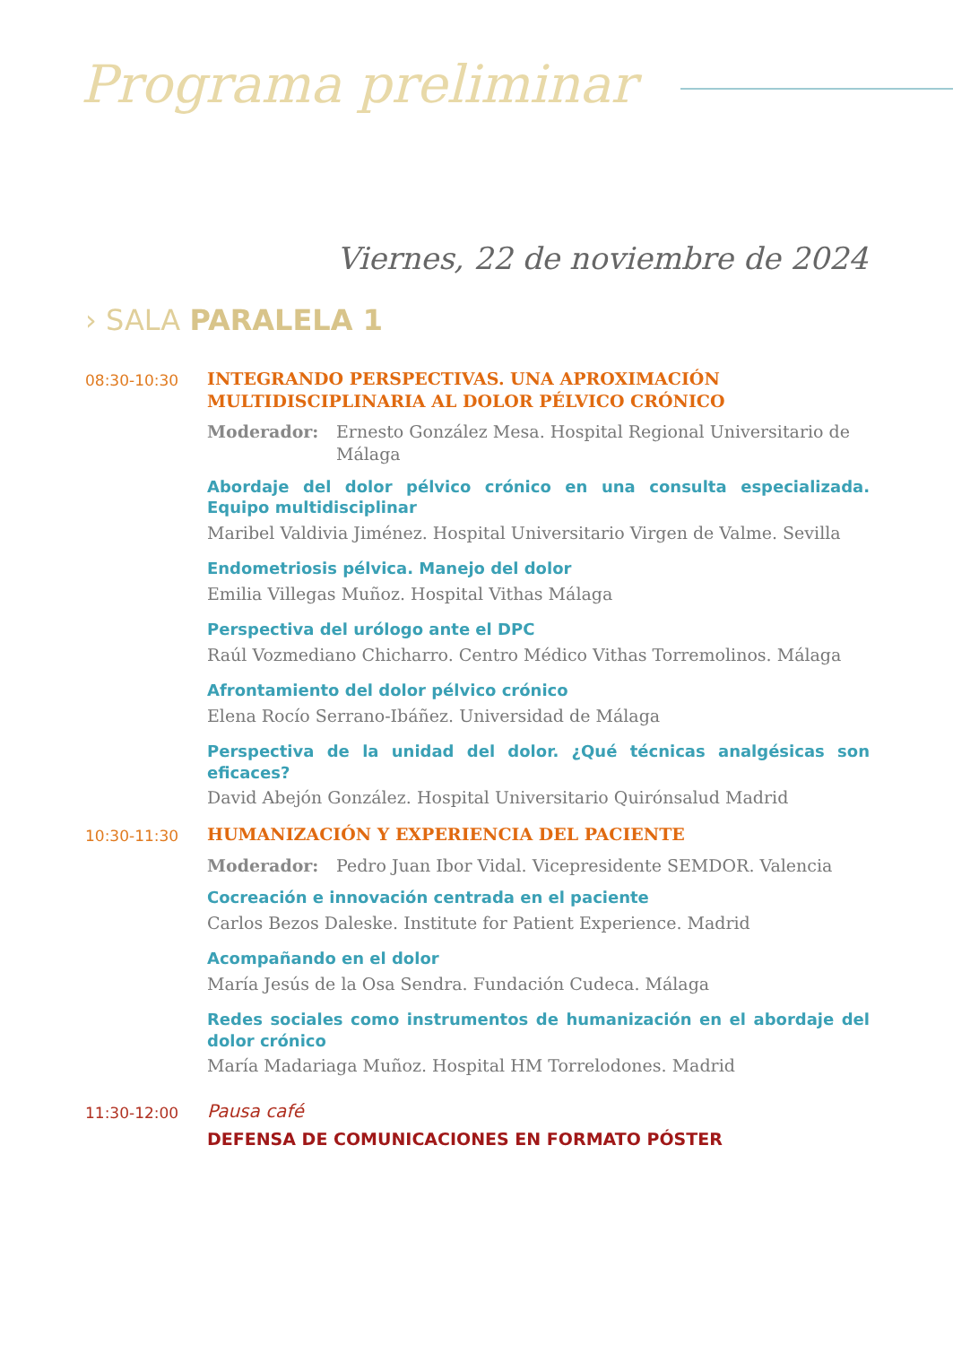Programa preliminar
Viernes, 22 de noviembre de 2024
› SALA PARALELA 1
08:30-10:30
INTEGRANDO PERSPECTIVAS. UNA APROXIMACIÓN MULTIDISCIPLINARIA AL DOLOR PÉLVICO CRÓNICO
Moderador: Ernesto González Mesa. Hospital Regional Universitario de Málaga
Abordaje del dolor pélvico crónico en una consulta especializada. Equipo multidisciplinar
Maribel Valdivia Jiménez. Hospital Universitario Virgen de Valme. Sevilla
Endometriosis pélvica. Manejo del dolor
Emilia Villegas Muñoz. Hospital Vithas Málaga
Perspectiva del urólogo ante el DPC
Raúl Vozmediano Chicharro. Centro Médico Vithas Torremolinos. Málaga
Afrontamiento del dolor pélvico crónico
Elena Rocío Serrano-Ibáñez. Universidad de Málaga
Perspectiva de la unidad del dolor. ¿Qué técnicas analgésicas son eficaces?
David Abejón González. Hospital Universitario Quirónsalud Madrid
10:30-11:30
HUMANIZACIÓN Y EXPERIENCIA DEL PACIENTE
Moderador: Pedro Juan Ibor Vidal. Vicepresidente SEMDOR. Valencia
Cocreación e innovación centrada en el paciente
Carlos Bezos Daleske. Institute for Patient Experience. Madrid
Acompañando en el dolor
María Jesús de la Osa Sendra. Fundación Cudeca. Málaga
Redes sociales como instrumentos de humanización en el abordaje del dolor crónico
María Madariaga Muñoz. Hospital HM Torrelodones. Madrid
11:30-12:00
Pausa café
DEFENSA DE COMUNICACIONES EN FORMATO PÓSTER